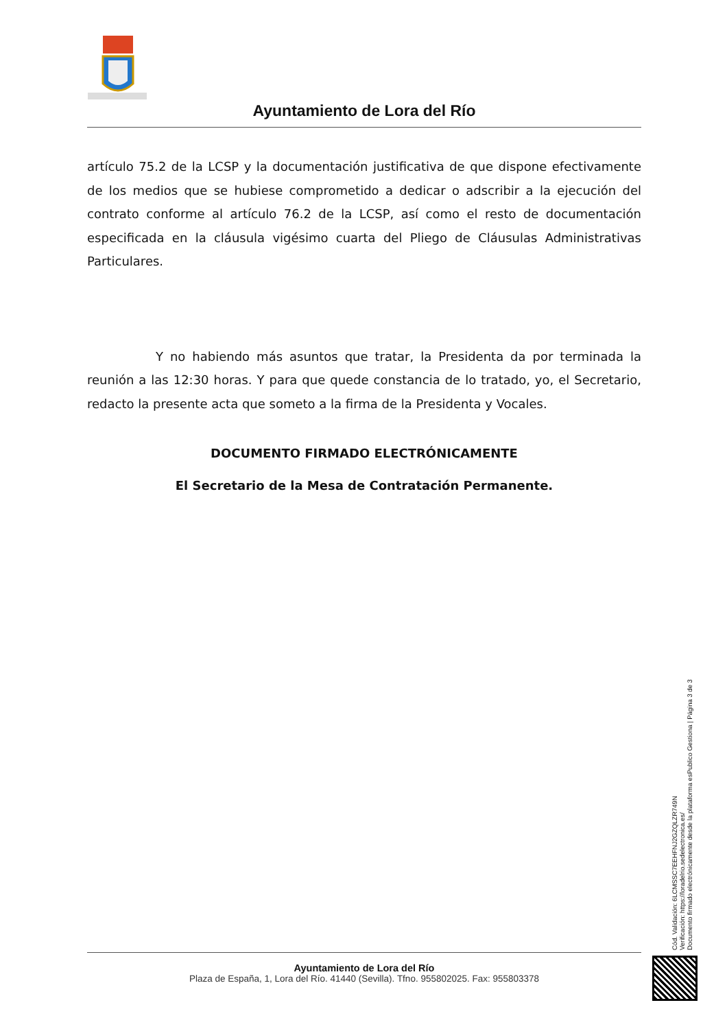Ayuntamiento de Lora del Río
artículo 75.2 de la LCSP y la documentación justificativa de que dispone efectivamente de los medios que se hubiese comprometido a dedicar o adscribir a la ejecución del contrato conforme al artículo 76.2 de la LCSP, así como el resto de documentación especificada en la cláusula vigésimo cuarta del Pliego de Cláusulas Administrativas Particulares.
Y no habiendo más asuntos que tratar, la Presidenta da por terminada la reunión a las 12:30 horas. Y para que quede constancia de lo tratado, yo, el Secretario, redacto la presente acta que someto a la firma de la Presidenta y Vocales.
DOCUMENTO FIRMADO ELECTRÓNICAMENTE
El Secretario de la Mesa de Contratación Permanente.
Cód. Validación: 6LCMSSC7EEHFNJ2GZQLZR749N
Verificación: https://loradelrio.sedelectronica.es/
Documento firmado electrónicamente desde la plataforma esPublico Gestiona | Página 3 de 3
Ayuntamiento de Lora del Río
Plaza de España, 1, Lora del Río. 41440 (Sevilla). Tfno. 955802025. Fax: 955803378